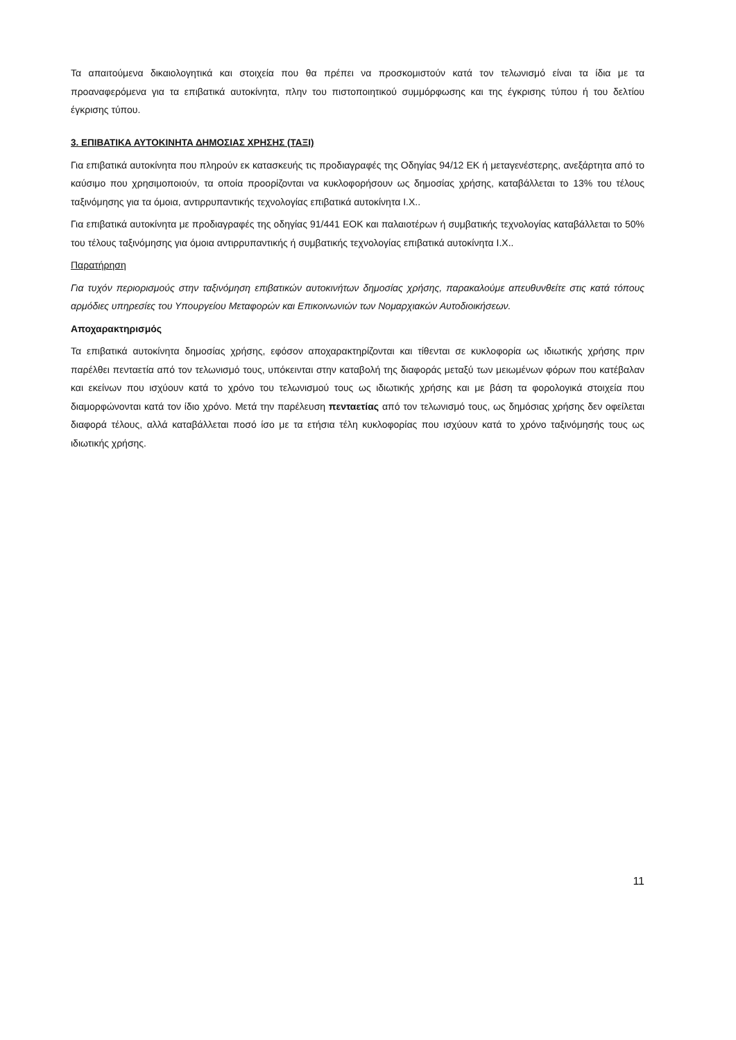Τα απαιτούμενα δικαιολογητικά και στοιχεία που θα πρέπει να προσκομιστούν κατά τον τελωνισμό είναι τα ίδια με τα προαναφερόμενα για τα επιβατικά αυτοκίνητα, πλην του πιστοποιητικού συμμόρφωσης και της έγκρισης τύπου ή του δελτίου έγκρισης τύπου.
3. ΕΠΙΒΑΤΙΚΑ ΑΥΤΟΚΙΝΗΤΑ ΔΗΜΟΣΙΑΣ ΧΡΗΣΗΣ (ΤΑΞΙ)
Για επιβατικά αυτοκίνητα που πληρούν εκ κατασκευής τις προδιαγραφές της Οδηγίας 94/12 ΕΚ ή μεταγενέστερης, ανεξάρτητα από το καύσιμο που χρησιμοποιούν, τα οποία προορίζονται να κυκλοφορήσουν ως δημοσίας χρήσης, καταβάλλεται το 13% του τέλους ταξινόμησης για τα όμοια, αντιρρυπαντικής τεχνολογίας επιβατικά αυτοκίνητα Ι.Χ..
Για επιβατικά αυτοκίνητα με προδιαγραφές της οδηγίας 91/441 ΕΟΚ και παλαιοτέρων ή συμβατικής τεχνολογίας καταβάλλεται το 50% του τέλους ταξινόμησης για όμοια αντιρρυπαντικής ή συμβατικής τεχνολογίας επιβατικά αυτοκίνητα Ι.Χ..
Παρατήρηση
Για τυχόν περιορισμούς στην ταξινόμηση επιβατικών αυτοκινήτων δημοσίας χρήσης, παρακαλούμε απευθυνθείτε στις κατά τόπους αρμόδιες υπηρεσίες του Υπουργείου Μεταφορών και Επικοινωνιών των Νομαρχιακών Αυτοδιοικήσεων.
Αποχαρακτηρισμός
Τα επιβατικά αυτοκίνητα δημοσίας χρήσης, εφόσον αποχαρακτηρίζονται και τίθενται σε κυκλοφορία ως ιδιωτικής χρήσης πριν παρέλθει πενταετία από τον τελωνισμό τους, υπόκεινται στην καταβολή της διαφοράς μεταξύ των μειωμένων φόρων που κατέβαλαν και εκείνων που ισχύουν κατά το χρόνο του τελωνισμού τους ως ιδιωτικής χρήσης και με βάση τα φορολογικά στοιχεία που διαμορφώνονται κατά τον ίδιο χρόνο. Μετά την παρέλευση πενταετίας από τον τελωνισμό τους, ως δημόσιας χρήσης δεν οφείλεται διαφορά τέλους, αλλά καταβάλλεται ποσό ίσο με τα ετήσια τέλη κυκλοφορίας που ισχύουν κατά το χρόνο ταξινόμησής τους ως ιδιωτικής χρήσης.
11